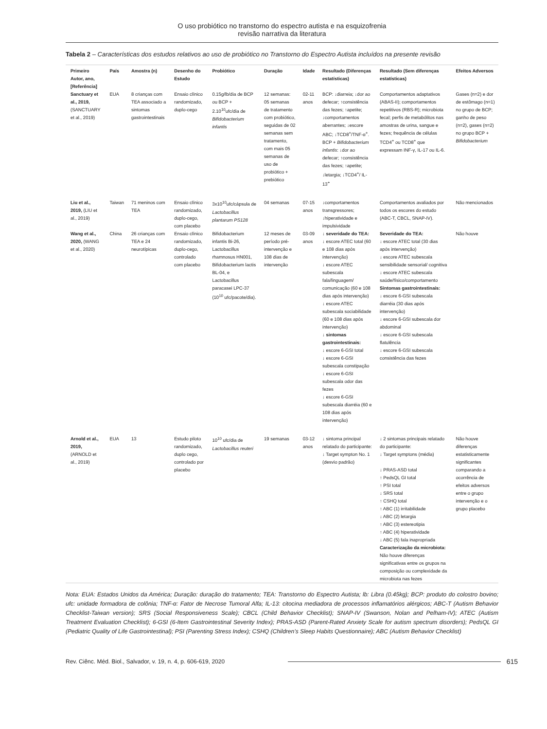O uso probiótico no transtorno do espectro autista e na esquizofrenia
revisão narrativa da literatura
Tabela 2 – Características dos estudos relativos ao uso de probiótico no Transtorno do Espectro Autista incluídos na presente revisão
| Primeiro Autor, ano, [Referência] | País | Amostra (n) | Desenho do Estudo | Probiótico | Duração | Idade | Resultado (Diferenças estatísticas) | Resultado (Sem diferenças estatísticas) | Efeitos Adversos |
| --- | --- | --- | --- | --- | --- | --- | --- | --- | --- |
| Sanctuary et al., 2019, (SANCTUARY et al., 2019) | EUA | 8 crianças com TEA associado a sintomas gastrointestinais | Ensaio clínico randomizado, duplo-cego | 0.15g/lb/dia de BCP ou BCP + 2.10<sup>10</sup>ufc/dia de Bifidobacterium infantis | 12 semanas: 05 semanas de tratamento com probiótico, seguidas de 02 semanas sem tratamento, com mais 05 semanas de uso de probiótico + prebiótico | 02-11 anos | BCP: ↓diarreia; ↓dor ao defecar; ↑consistência das fezes; ↑apetite; ↓comportamentos aberrantes; ↓escore ABC; ↓TCD8<sup>+</sup>/TNF-α<sup>+</sup>. BCP + Bifidobacterium infantis : ↓dor ao defecar; ↑consistência das fezes; ↑apetite; ↓letargia; ↓TCD4<sup>+</sup>/ IL-13<sup>+</sup> | Comportamentos adaptativos (ABAS-II); comportamentos repetitivos (RBS-R); microbiota fecal; perfis de metabólitos nas amostras de urina, sangue e fezes; frequência de células TCD4<sup>+</sup> ou TCD8<sup>+</sup> que expressam INF-γ, IL-17 ou IL-6. | Gases (n=2) e dor de estômago (n=1) no grupo de BCP; ganho de peso (n=2), gases (n=2) no grupo BCP + Bifidobacterium |
| Liu et al., 2019, (LIU et al., 2019) | Taiwan | 71 meninos com TEA | Ensaio clínico randomizado, duplo-cego, com placebo | 3x10<sup>10</sup>ufc/cápsula de Lactobacillus plantarum PS128 | 04 semanas | 07-15 anos | ↓comportamentos transgressores; ↓hiperatividade e impulsividade | Comportamentos avaliados por todos os escores do estudo (ABC-T, CBCL, SNAP-IV). | Não mencionados |
| Wang et al., 2020, (WANG et al., 2020) | China | 26 crianças com TEA e 24 neurotípicas | Ensaio clínico randomizado, duplo-cego, controlado com placebo | Bifidobacterium infantis Bi-26, Lactobacillus rhamnosus HN001, Bifidobacterium lactis BL-04, e Lactobacillus paracasei LPC-37 (10<sup>10</sup> ufc/pacote/dia). | 12 meses de período pré-intervenção e 108 dias de intervenção | 03-09 anos | ↓ severidade do TEA: ↓ escore ATEC total (60 e 108 dias após intervenção) ↓ escore ATEC subescala fala/linguagem/ comunicação (60 e 108 dias após intervenção) ↓ escore ATEC subescala sociabilidade (60 e 108 dias após intervenção) ↓ sintomas gastrointestinais: ↓ escore 6-GSI total ↓ escore 6-GSI subescala constipação ↓ escore 6-GSI subescala odor das fezes ↓ escore 6-GSI subescala diarréia (60 e 108 dias após intervenção) | Severidade do TEA: ↓ escore ATEC total (30 dias após intervenção) ↓ escore ATEC subescala sensibilidade sensorial/ cognitiva ↓ escore ATEC subescala saúde/físico/comportamento Sintomas gastrointestinais: ↓ escore 6-GSI subescala diarréia (30 dias após intervenção) ↓ escore 6-GSI subescala dor abdominal ↓ escore 6-GSI subescala flatulência ↓ escore 6-GSI subescala consistência das fezes | Não houve |
| Arnold et al., 2019, (ARNOLD et al., 2019) | EUA | 13 | Estudo piloto randomizado, duplo cego, controlado por placebo | 10<sup>10</sup> ufc/dia de Lactobacillus reuteri | 19 semanas | 03-12 anos | ↓ sintoma principal relatado do participante: ↓ Target sympton No. 1 (desvio padrão) | ↓ 2 sintomas principais relatado do participante: ↓ Target symptons (média) ↓ PRAS-ASD total ↑ PedsQL GI total ↑ PSI total ↓ SRS total ↑ CSHQ total ↑ ABC (1) irritabilidade ↓ ABC (2) letargia ↑ ABC (3) estereotipia ↑ ABC (4) hiperatividade ↓ ABC (5) fala inapropriada Caracterização da microbiota: Não houve diferenças significativas entre os grupos na composição ou complexidade da microbiota nas fezes | Não houve diferenças estatisticamente significantes comparando a ocorrência de efeitos adversos entre o grupo intervenção e o grupo placebo |
Nota: EUA: Estados Unidos da América; Duração: duração do tratamento; TEA: Transtorno do Espectro Autista; lb: Libra (0.45kg); BCP: produto do colostro bovino; ufc: unidade formadora de colônia; TNF-α: Fator de Necrose Tumoral Alfa; IL-13: citocina mediadora de processos inflamatórios alérgicos; ABC-T (Autism Behavior Checklist-Taiwan version); SRS (Social Responsiveness Scale); CBCL (Child Behavior Checklist); SNAP-IV (Swanson, Nolan and Pelham-IV); ATEC (Autism Treatment Evaluation Checklist); 6-GSI (6-Item Gastrointestinal Severity Index); PRAS-ASD (Parent-Rated Anxiety Scale for autism spectrum disorders); PedsQL GI (Pediatric Quality of Life Gastrointestinal); PSI (Parenting Stress Index); CSHQ (Children’s Sleep Habits Questionnaire); ABC (Autism Behavior Checklist)
Rev. Ciênc. Méd. Biol., Salvador, v. 19, n. 4, p. 606-619, 2020 615